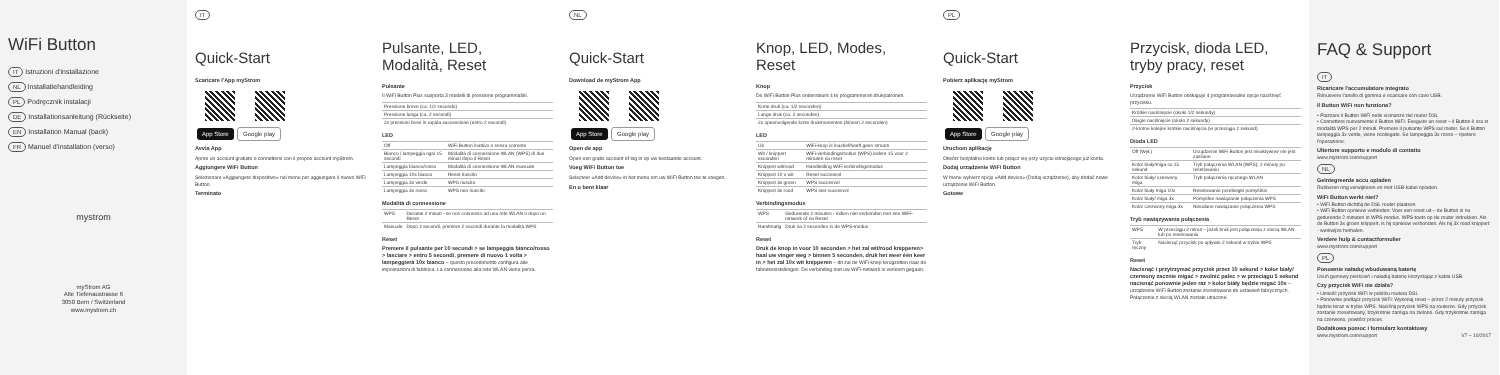WiFi Button
IT Istruzioni d'installazione
NL Installatiehandleiding
PL Podręcznik instalacji
DE Installationsanleitung (Rückseite)
EN Installation Manual (back)
FR Manuel d'installation (verso)
mystrom
myStrom AG
Alte Tiefenaustrasse 6
3050 Bern / Switzerland
www.mystrom.ch
IT
Quick-Start
Scaricare l'App myStrom
App Store Google play
Avvia App
Aprire un account gratuito o connettersi con il proprio account myStrom.
Aggiungere WiFi Button
Selezionare «Aggiungere dispositivo» nel menu per aggiungere il nuovo WiFi Button.
Terminato
Pulsante, LED,
Modalità, Reset
Pulsante
Il WiFi Button Plus supporta 3 modelli di pressione programmabili.
| Pressione breve (ca. 1/2 secondo) |
| Pressione lunga (ca. 2 secondi) |
| 2x pressioni brevi in rapida successione (entro 2 secondi) |
LED
| Off | WiFi Button inattivo o senza corrente |
| Bianco / lampeggia ogni 15 secondi | Modalità di connessione WLAN (WPS) di due minuti dopo il Reset |
| Lampeggia bianco/rosso | Modalità di connessione WLAN manuale |
| Lampeggia 10x bianco | Reset riuscito |
| Lampeggia 3x verde | WPS riuscito |
| Lampeggia 3x rosso | WPS non riuscito |
Modalità di connessione
| WPS | Durante 2 minuti - se non connesso ad una rete WLAN o dopo un Reset |
| Manuale | Dopo 2 secondi, premere 2 secondi durante la modalità WPS |
Reset
Premere il pulsante per 10 secondi > se lampeggia bianco/rosso > lasciare > entro 5 secondi, premere di nuovo 1 volta > lampeggierà 10x bianco – questo procedimento configura alle impostazioni di fabbrica. La connessione alla rete WLAN viene persa.
NL
Quick-Start
Download de myStrom App
App Store Google play
Open de app
Open een gratis account of log in op uw bestaande account.
Voeg WiFi Button toe
Selecteer «Add device» in het menu om uw WiFi Button toe te voegen.
En u bent klaar
Knop, LED, Modes,
Reset
Knop
De WiFi Button Plus ondersteunt 4 te programmeren drukpatronen.
| Korte druk (ca. 1/2 seconden) |
| Lange druk (ca. 2 seconden) |
| 2x opeenvolgende korte drukmomenten (binnen 2 seconden) |
LED
| Uit | WiFi-knop is inactief/heeft geen stroom |
| Wit / knippert seconden | WiFi-verbindingsmodus (WPS) iedere 15 voor 2 minuten na reset |
| Knippert wit/rood | Handleiding WiFi verbindingsmodus |
| Knippert 10 x wit | Reset succesvol |
| Knippert 3x groen | WPS succesvol |
| Knippert 3x rood | WPS niet succesvol |
Verbindingsmodus
| WPS | Gedurende 2 minuten - indien niet verbonden met een WiFi-netwerk of na Reset |
| Handmatig | Druk na 2 seconden in de WPS-modus |
Reset
Druk de knop in voor 10 seconden > het zal wit/rood knipperen> haal uw vinger weg > binnen 5 seconden, druk het weer één keer in > het zal 10x wit knipperen – dit zal de WiFi-knop terugzetten naar de fabrieksinstellingen. De verbinding met uw WiFi-netwerk is verloren gegaan.
PL
Quick-Start
Pobierz aplikację myStrom
App Store Google play
Uruchom aplikację
Otwórz bezpłatne konto lub połącz się przy użyciu istniejącego już konta.
Dodaj urządzenie WiFi Button
W menu wybierz opcję «Add device» (Dodaj urządzenie), aby dodać nowe urządzenie WiFi Button.
Gotowe
Przycisk, dioda LED,
tryby pracy, reset
Przycisk
Urządzenie WiFi Button obsługuje 4 programowalne opcje naciśnięć przycisku.
| Krótkie naciśnięcie (około 1/2 sekundy) |
| Długie naciśnięcie (około 2 sekundy) |
| 2-krotne kolejne krótkie naciśnięcia (w przeciągu 2 sekund) |
Dioda LED
| Off (Wył.) | Urządzenie WiFi Button jest nieaktywne/ nie jest zasilane |
| Kolor biały/miga co 15 sekund | Tryb połączenia WLAN (WPS); 2 minuty po resetowaniu |
| Kolor biały/ czerwony miga | Tryb połączenia ręcznego WLAN |
| Kolor biały miga 10x | Resetowanie przebiegło pomyślnie |
| Kolor biały/ miga 3x | Pomyślne nawiązanie połączenia WPS |
| Kolor czerwony miga 3x | Nieudane nawiązanie połączenia WPS |
Tryb nawiązywania połączenia
| WPS | W przeciągu 2 minut – jeżeli brak jest połączenia z siecią WLAN lub po resetowaniu |
| Tryb ręczny | Nacisnąć przycisk po upływie 2 sekund w trybie WPS |
Reset
Nacisnąć i przytrzymać przycisk przez 10 sekund > kolor biały/ czerwony zacznie migać > zwolnić palec > w przeciągu 5 sekund nacisnąć ponownie jeden raz > kolor biały będzie migać 10x – urządzenie WiFi Button zostanie zresetowane do ustawień fabrycznych. Połączenie z siecią WLAN zostało utracone.
FAQ & Support
IT
Ricaricare l'accumulatore integrato
Rimuovere l'anello di gomma e ricaricare con cavo USB.
Il Button WiFi non funziona?
• Piazzare il Button WiFi nelle vicinanze del router DSL
• Connettere nuovamente il Button WiFi: Eseguire un reset – il Button è ora in modalità WPS per 2 minuti. Premere il pulsante WPS sul router. Se il Button lampeggia 3x verde, viene ricollegato. Se lampeggia 3x rosso – ripetere l'operazione.
Ulteriore supporto e modulo di contatto
www.mystrom.com/support
NL
Geïntegreerde accu opladen
Rubberen ring verwijderen en met USB-kabel opladen.
WiFi Button werkt niet?
• WiFi Button dichtbij de DSL router plaatsen
• WiFi Button opnieuw verbinden: Voer een reset uit – de Button is nu gedurende 2 minuten in WPS-modus. WPS-toets op de router indrukken. Als de Button 3x groen knippert, is hij opnieuw verbonden. Als hij 3x rood knippert - werkwijze herhalen.
Verdere hulp & contactformulier
www.mystrom.com/support
PL
Ponownie naładuj wbudowaną baterię
Usuń gumowy pierścień i naładuj baterię korzystając z kabla USB.
Czy przycisk WiFi nie działa?
• Umieść przycisk WiFi w pobliżu routera DSL
• Ponownie podłącz przycisk WiFi: Wykonaj reset – przez 2 minuty przycisk będzie teraz w trybie WPS. Naciśnij przycisk WPS na routerze. Gdy przycisk zostanie zresetowany, trzykrotnie zamiga na zielono. Gdy trzykrotnie zamiga na czerwono, powtórz proces.
Dodatkowa pomoc i formularz kontaktowy
www.mystrom.com/support V7 – 10/2017